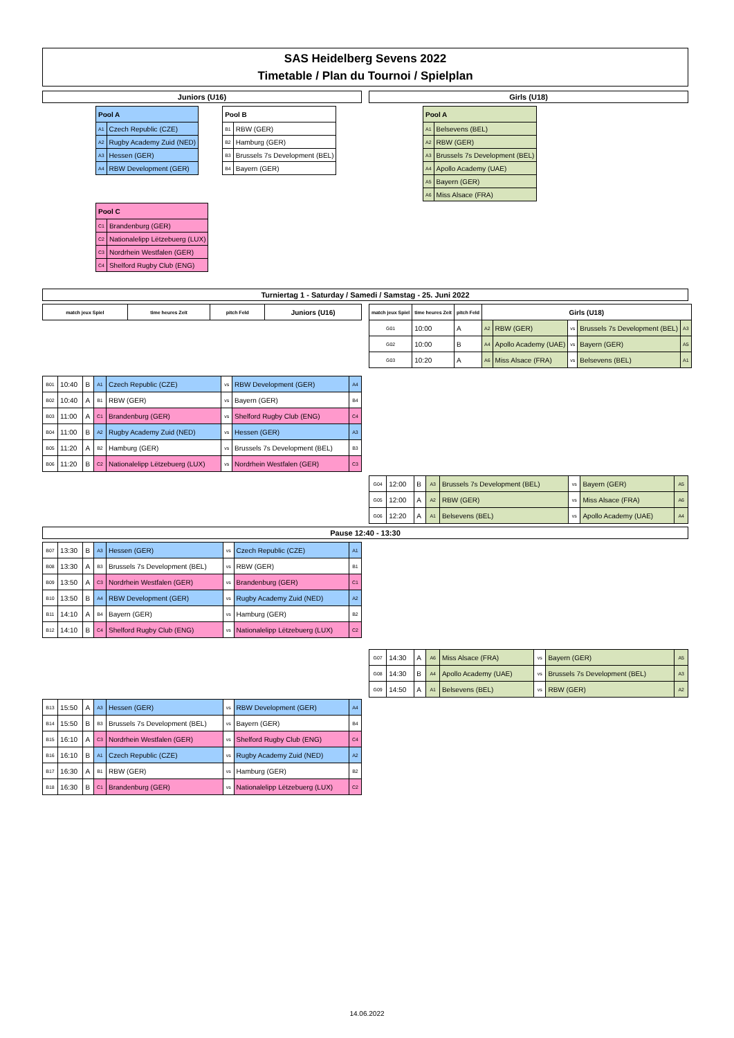SAS Heidelberg Sevens 2022
Timetable / Plan du Tournoi / Spielplan
Juniors (U16)
| Pool A | |
| --- | --- |
| A1 | Czech Republic (CZE) |
| A2 | Rugby Academy Zuid (NED) |
| A3 | Hessen (GER) |
| A4 | RBW Development (GER) |
| Pool B | |
| --- | --- |
| B1 | RBW (GER) |
| B2 | Hamburg (GER) |
| B3 | Brussels 7s Development (BEL) |
| B4 | Bayern (GER) |
| Pool C | |
| --- | --- |
| C1 | Brandenburg (GER) |
| C2 | Nationalelipp Lëtzebuerg (LUX) |
| C3 | Nordrhein Westfalen (GER) |
| C4 | Shelford Rugby Club (ENG) |
Girls (U18)
| Pool A | |
| --- | --- |
| A1 | Belsevens (BEL) |
| A2 | RBW (GER) |
| A3 | Brussels 7s Development (BEL) |
| A4 | Apollo Academy (UAE) |
| A5 | Bayern (GER) |
| A6 | Miss Alsace (FRA) |
Turniertag 1 - Saturday / Samedi / Samstag - 25. Juni 2022
| match jeux Spiel | time heures Zeit | pitch Feld | Juniors (U16) |
| --- | --- | --- | --- |
| B01 | 10:40 | B | A1 | Czech Republic (CZE) | vs | RBW Development (GER) | A4 |
| B02 | 10:40 | A | B1 | RBW (GER) | vs | Bayern (GER) | B4 |
| B03 | 11:00 | A | C1 | Brandenburg (GER) | vs | Shelford Rugby Club (ENG) | C4 |
| B04 | 11:00 | B | A2 | Rugby Academy Zuid (NED) | vs | Hessen (GER) | A3 |
| B05 | 11:20 | A | B2 | Hamburg (GER) | vs | Brussels 7s Development (BEL) | B3 |
| B06 | 11:20 | B | C2 | Nationalelipp Lëtzebuerg (LUX) | vs | Nordrhein Westfalen (GER) | C3 |
| match jeux Spiel | time heures Zeit | pitch Feld | Girls (U18) | | | | |
| --- | --- | --- | --- | --- | --- | --- | --- |
| G01 | 10:00 | A | A2 | RBW (GER) | vs | Brussels 7s Development (BEL) | A3 |
| G02 | 10:00 | B | A4 | Apollo Academy (UAE) | vs | Bayern (GER) | A5 |
| G03 | 10:20 | A | A6 | Miss Alsace (FRA) | vs | Belsevens (BEL) | A1 |
| G04 | 12:00 | B | A3 | Brussels 7s Development (BEL) | vs | Bayern (GER) | A5 |
| G05 | 12:00 | A | A2 | RBW (GER) | vs | Miss Alsace (FRA) | A6 |
| G06 | 12:20 | A | A1 | Belsevens (BEL) | vs | Apollo Academy (UAE) | A4 |
Pause 12:40 - 13:30
| B07 | 13:30 | B | A3 | Hessen (GER) | vs | Czech Republic (CZE) | A1 |
| B08 | 13:30 | A | B3 | Brussels 7s Development (BEL) | vs | RBW (GER) | B1 |
| B09 | 13:50 | A | C3 | Nordrhein Westfalen (GER) | vs | Brandenburg (GER) | C1 |
| B10 | 13:50 | B | A4 | RBW Development (GER) | vs | Rugby Academy Zuid (NED) | A2 |
| B11 | 14:10 | A | B4 | Bayern (GER) | vs | Hamburg (GER) | B2 |
| B12 | 14:10 | B | C4 | Shelford Rugby Club (ENG) | vs | Nationalelipp Lëtzebuerg (LUX) | C2 |
| G07 | 14:30 | A | A6 | Miss Alsace (FRA) | vs | Bayern (GER) | A5 |
| G08 | 14:30 | B | A4 | Apollo Academy (UAE) | vs | Brussels 7s Development (BEL) | A3 |
| G09 | 14:50 | A | A1 | Belsevens (BEL) | vs | RBW (GER) | A2 |
| B13 | 15:50 | A | A3 | Hessen (GER) | vs | RBW Development (GER) | A4 |
| B14 | 15:50 | B | B3 | Brussels 7s Development (BEL) | vs | Bayern (GER) | B4 |
| B15 | 16:10 | A | C3 | Nordrhein Westfalen (GER) | vs | Shelford Rugby Club (ENG) | C4 |
| B16 | 16:10 | B | A1 | Czech Republic (CZE) | vs | Rugby Academy Zuid (NED) | A2 |
| B17 | 16:30 | A | B1 | RBW (GER) | vs | Hamburg (GER) | B2 |
| B18 | 16:30 | B | C1 | Brandenburg (GER) | vs | Nationalelipp Lëtzebuerg (LUX) | C2 |
14.06.2022